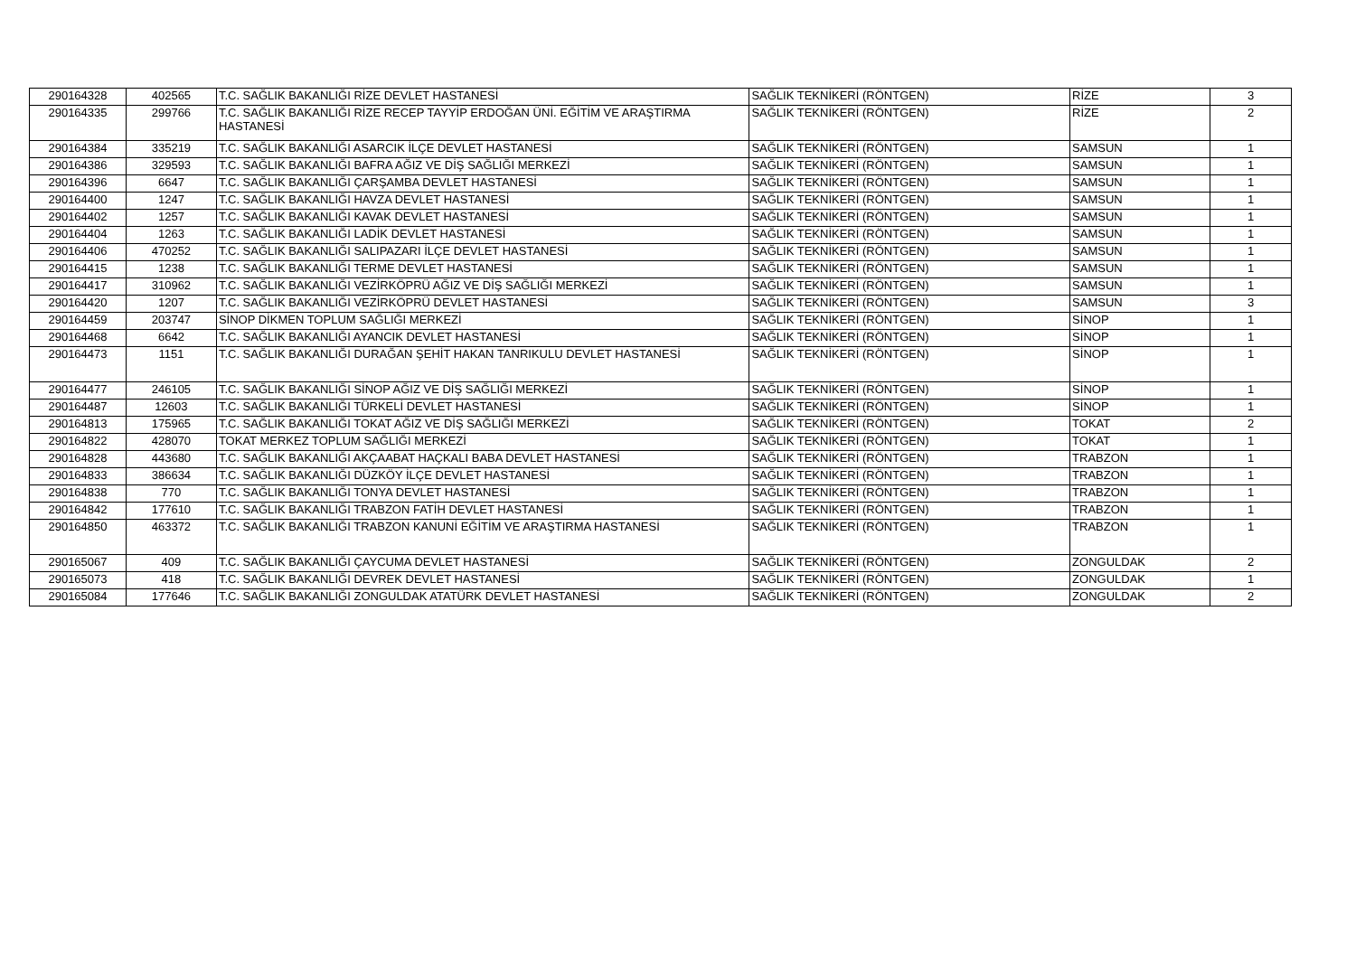| 290164328 | 402565 | T.C. SAĞLIK BAKANLIĞI RİZE DEVLET HASTANESİ | SAĞLIK TEKNİKERİ (RÖNTGEN) | RİZE | 3 |
| 290164335 | 299766 | T.C. SAĞLIK BAKANLIĞI RİZE RECEP TAYYİP ERDOĞAN ÜNİ. EĞİTİM VE ARAŞTIRMA HASTANESİ | SAĞLIK TEKNİKERİ (RÖNTGEN) | RİZE | 2 |
| 290164384 | 335219 | T.C. SAĞLIK BAKANLIĞI ASARCIK İLÇE DEVLET HASTANESİ | SAĞLIK TEKNİKERİ (RÖNTGEN) | SAMSUN | 1 |
| 290164386 | 329593 | T.C. SAĞLIK BAKANLIĞI BAFRA AĞIZ VE DİŞ SAĞLIĞI MERKEZİ | SAĞLIK TEKNİKERİ (RÖNTGEN) | SAMSUN | 1 |
| 290164396 | 6647 | T.C. SAĞLIK BAKANLIĞI ÇARŞAMBA DEVLET HASTANESİ | SAĞLIK TEKNİKERİ (RÖNTGEN) | SAMSUN | 1 |
| 290164400 | 1247 | T.C. SAĞLIK BAKANLIĞI HAVZA DEVLET HASTANESİ | SAĞLIK TEKNİKERİ (RÖNTGEN) | SAMSUN | 1 |
| 290164402 | 1257 | T.C. SAĞLIK BAKANLIĞI KAVAK DEVLET HASTANESİ | SAĞLIK TEKNİKERİ (RÖNTGEN) | SAMSUN | 1 |
| 290164404 | 1263 | T.C. SAĞLIK BAKANLIĞI LADİK DEVLET HASTANESİ | SAĞLIK TEKNİKERİ (RÖNTGEN) | SAMSUN | 1 |
| 290164406 | 470252 | T.C. SAĞLIK BAKANLIĞI SALIPAZARI İLÇE DEVLET HASTANESİ | SAĞLIK TEKNİKERİ (RÖNTGEN) | SAMSUN | 1 |
| 290164415 | 1238 | T.C. SAĞLIK BAKANLIĞI TERME DEVLET HASTANESİ | SAĞLIK TEKNİKERİ (RÖNTGEN) | SAMSUN | 1 |
| 290164417 | 310962 | T.C. SAĞLIK BAKANLIĞI VEZİRKÖPRÜ AĞIZ VE DİŞ SAĞLIĞI MERKEZİ | SAĞLIK TEKNİKERİ (RÖNTGEN) | SAMSUN | 1 |
| 290164420 | 1207 | T.C. SAĞLIK BAKANLIĞI VEZİRKÖPRÜ DEVLET HASTANESİ | SAĞLIK TEKNİKERİ (RÖNTGEN) | SAMSUN | 3 |
| 290164459 | 203747 | SİNOP DİKMEN TOPLUM SAĞLIĞI MERKEZİ | SAĞLIK TEKNİKERİ (RÖNTGEN) | SİNOP | 1 |
| 290164468 | 6642 | T.C. SAĞLIK BAKANLIĞI AYANCIK DEVLET HASTANESİ | SAĞLIK TEKNİKERİ (RÖNTGEN) | SİNOP | 1 |
| 290164473 | 1151 | T.C. SAĞLIK BAKANLIĞI DURAĞAN ŞEHİT HAKAN TANRIKULU DEVLET HASTANESİ | SAĞLIK TEKNİKERİ (RÖNTGEN) | SİNOP | 1 |
| 290164477 | 246105 | T.C. SAĞLIK BAKANLIĞI SİNOP AĞIZ VE DİŞ SAĞLIĞI MERKEZİ | SAĞLIK TEKNİKERİ (RÖNTGEN) | SİNOP | 1 |
| 290164487 | 12603 | T.C. SAĞLIK BAKANLIĞI TÜRKELİ DEVLET HASTANESİ | SAĞLIK TEKNİKERİ (RÖNTGEN) | SİNOP | 1 |
| 290164813 | 175965 | T.C. SAĞLIK BAKANLIĞI TOKAT AĞIZ VE DİŞ SAĞLIĞI MERKEZİ | SAĞLIK TEKNİKERİ (RÖNTGEN) | TOKAT | 2 |
| 290164822 | 428070 | TOKAT MERKEZ TOPLUM SAĞLIĞI MERKEZİ | SAĞLIK TEKNİKERİ (RÖNTGEN) | TOKAT | 1 |
| 290164828 | 443680 | T.C. SAĞLIK BAKANLIĞI AKÇAABAT HAÇKALI BABA DEVLET HASTANESİ | SAĞLIK TEKNİKERİ (RÖNTGEN) | TRABZON | 1 |
| 290164833 | 386634 | T.C. SAĞLIK BAKANLIĞI DÜZKÖY İLÇE DEVLET HASTANESİ | SAĞLIK TEKNİKERİ (RÖNTGEN) | TRABZON | 1 |
| 290164838 | 770 | T.C. SAĞLIK BAKANLIĞI TONYA DEVLET HASTANESİ | SAĞLIK TEKNİKERİ (RÖNTGEN) | TRABZON | 1 |
| 290164842 | 177610 | T.C. SAĞLIK BAKANLIĞI TRABZON FATİH DEVLET HASTANESİ | SAĞLIK TEKNİKERİ (RÖNTGEN) | TRABZON | 1 |
| 290164850 | 463372 | T.C. SAĞLIK BAKANLIĞI TRABZON KANUNİ EĞİTİM VE ARAŞTIRMA HASTANESİ | SAĞLIK TEKNİKERİ (RÖNTGEN) | TRABZON | 1 |
| 290165067 | 409 | T.C. SAĞLIK BAKANLIĞI ÇAYCUMA DEVLET HASTANESİ | SAĞLIK TEKNİKERİ (RÖNTGEN) | ZONGULDAK | 2 |
| 290165073 | 418 | T.C. SAĞLIK BAKANLIĞI DEVREK DEVLET HASTANESİ | SAĞLIK TEKNİKERİ (RÖNTGEN) | ZONGULDAK | 1 |
| 290165084 | 177646 | T.C. SAĞLIK BAKANLIĞI ZONGULDAK ATATÜRK DEVLET HASTANESİ | SAĞLIK TEKNİKERİ (RÖNTGEN) | ZONGULDAK | 2 |